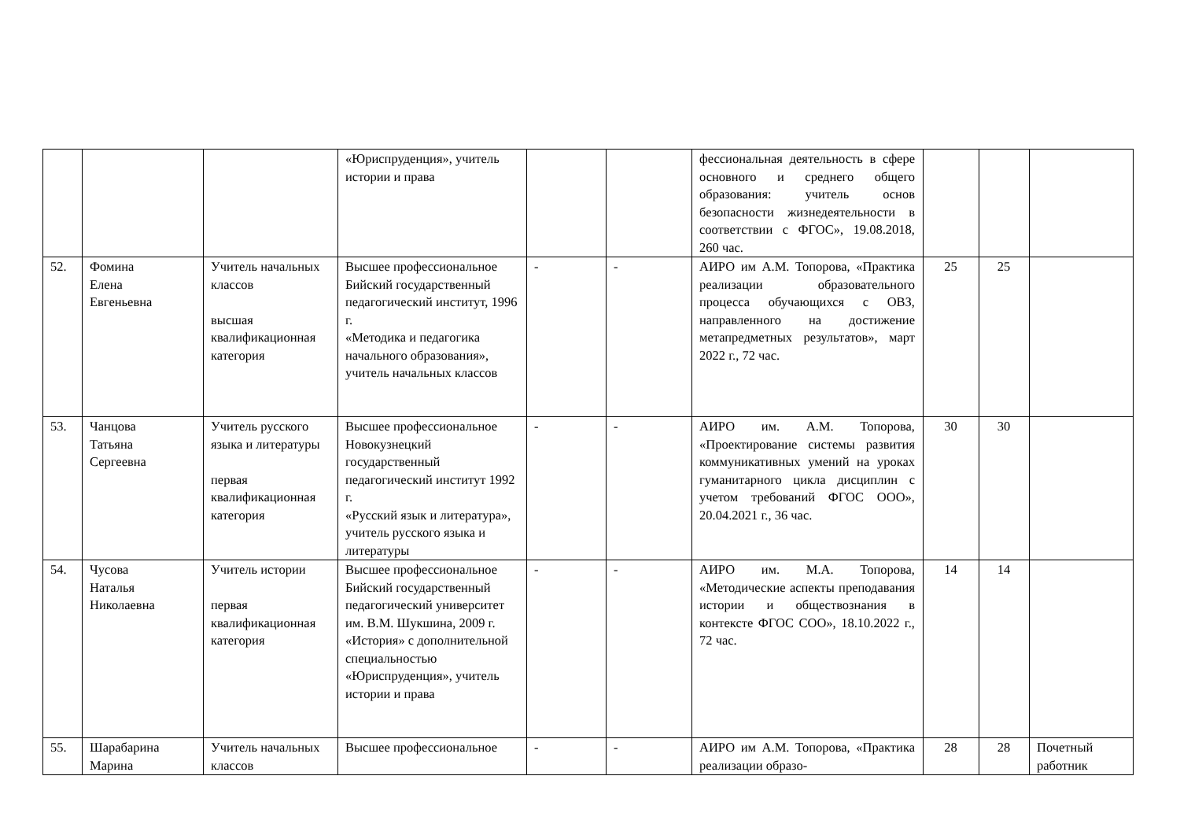| | | | «Юриспруденция», учитель истории и права | | | фессиональная деятельность в сфере основного и среднего общего образования: учитель основ безопасности жизнедеятельности в соответствии с ФГОС», 19.08.2018, 260 час. | | | |
| 52. | Фомина Елена Евгеньевна | Учитель начальных классов высшая квалификационная категория | Высшее профессиональное Бийский государственный педагогический институт, 1996 г. «Методика и педагогика начального образования», учитель начальных классов | - | - | АИРО им А.М. Топорова, «Практика реализации образовательного процесса обучающихся с ОВЗ, направленного на достижение метапредметных результатов», март 2022 г., 72 час. | 25 | 25 | |
| 53. | Чанцова Татьяна Сергеевна | Учитель русского языка и литературы первая квалификационная категория | Высшее профессиональное Новокузнецкий государственный педагогический институт 1992 г. «Русский язык и литература», учитель русского языка и литературы | - | - | АИРО им. А.М. Топорова, «Проектирование системы развития коммуникативных умений на уроках гуманитарного цикла дисциплин с учетом требований ФГОС ООО», 20.04.2021 г., 36 час. | 30 | 30 | |
| 54. | Чусова Наталья Николаевна | Учитель истории первая квалификационная категория | Высшее профессиональное Бийский государственный педагогический университет им. В.М. Шукшина, 2009 г. «История» с дополнительной специальностью «Юриспруденция», учитель истории и права | - | - | АИРО им. М.А. Топорова, «Методические аспекты преподавания истории и обществознания в контексте ФГОС СОО», 18.10.2022 г., 72 час. | 14 | 14 | |
| 55. | Шарабарина Марина | Учитель начальных классов | Высшее профессиональное | - | - | АИРО им А.М. Топорова, «Практика реализации образо- | 28 | 28 | Почетный работник |